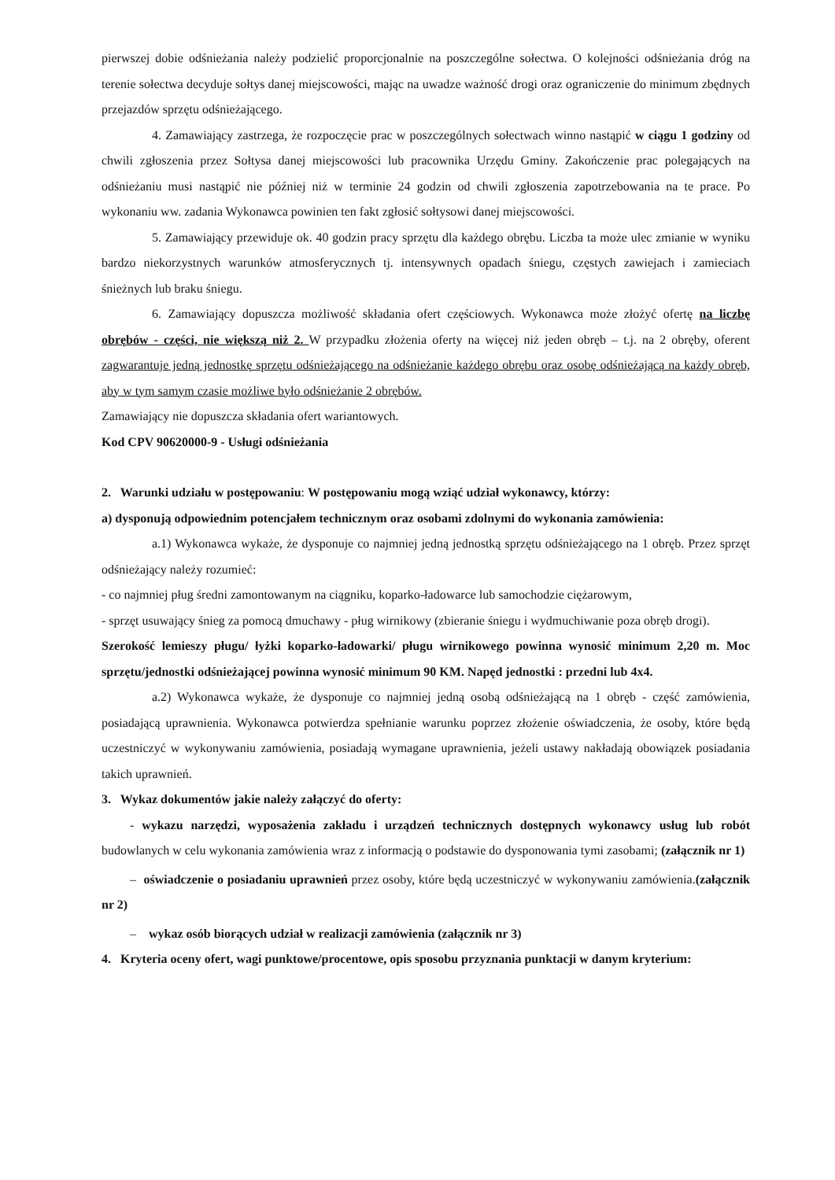pierwszej dobie odśnieżania należy podzielić proporcjonalnie na poszczególne sołectwa. O kolejności odśnieżania dróg na terenie sołectwa decyduje sołtys danej miejscowości, mając na uwadze ważność drogi oraz ograniczenie do minimum zbędnych przejazdów sprzętu odśnieżającego.
4. Zamawiający zastrzega, że rozpoczęcie prac w poszczególnych sołectwach winno nastąpić w ciągu 1 godziny od chwili zgłoszenia przez Sołtysa danej miejscowości lub pracownika Urzędu Gminy. Zakończenie prac polegających na odśnieżaniu musi nastąpić nie później niż w terminie 24 godzin od chwili zgłoszenia zapotrzebowania na te prace. Po wykonaniu ww. zadania Wykonawca powinien ten fakt zgłosić sołtysowi danej miejscowości.
5. Zamawiający przewiduje ok. 40 godzin pracy sprzętu dla każdego obrębu. Liczba ta może ulec zmianie w wyniku bardzo niekorzystnych warunków atmosferycznych tj. intensywnych opadach śniegu, częstych zawiejach i zamieciach śnieżnych lub braku śniegu.
6. Zamawiający dopuszcza możliwość składania ofert częściowych. Wykonawca może złożyć ofertę na liczbę obrębów - części, nie większą niż 2. W przypadku złożenia oferty na więcej niż jeden obręb – t.j. na 2 obręby, oferent zagwarantuje jedną jednostkę sprzętu odśnieżającego na odśnieżanie każdego obrębu oraz osobę odśnieżającą na każdy obręb, aby w tym samym czasie możliwe było odśnieżanie 2 obrębów.
Zamawiający nie dopuszcza składania ofert wariantowych.
Kod CPV 90620000-9 - Usługi odśnieżania
2. Warunki udziału w postępowaniu: W postępowaniu mogą wziąć udział wykonawcy, którzy:
a) dysponują odpowiednim potencjałem technicznym oraz osobami zdolnymi do wykonania zamówienia:
a.1) Wykonawca wykaże, że dysponuje co najmniej jedną jednostką sprzętu odśnieżającego na 1 obręb. Przez sprzęt odśnieżający należy rozumieć:
- co najmniej pług średni zamontowanym na ciągniku, koparko-ładowarce lub samochodzie ciężarowym,
- sprzęt usuwający śnieg za pomocą dmuchawy - pług wirnikowy (zbieranie śniegu i wydmuchiwanie poza obręb drogi).
Szerokość lemieszy pługu/ łyżki koparko-ładowarki/ pługu wirnikowego powinna wynosić minimum 2,20 m. Moc sprzętu/jednostki odśnieżającej powinna wynosić minimum 90 KM. Napęd jednostki : przedni lub 4x4.
a.2) Wykonawca wykaże, że dysponuje co najmniej jedną osobą odśnieżającą na 1 obręb - część zamówienia, posiadającą uprawnienia. Wykonawca potwierdza spełnianie warunku poprzez złożenie oświadczenia, że osoby, które będą uczestniczyć w wykonywaniu zamówienia, posiadają wymagane uprawnienia, jeżeli ustawy nakładają obowiązek posiadania takich uprawnień.
3. Wykaz dokumentów jakie należy załączyć do oferty:
- wykazu narzędzi, wyposażenia zakładu i urządzeń technicznych dostępnych wykonawcy usług lub robót budowlanych w celu wykonania zamówienia wraz z informacją o podstawie do dysponowania tymi zasobami; (załącznik nr 1)
– oświadczenie o posiadaniu uprawnień przez osoby, które będą uczestniczyć w wykonywaniu zamówienia.(załącznik nr 2)
– wykaz osób biorących udział w realizacji zamówienia (załącznik nr 3)
4. Kryteria oceny ofert, wagi punktowe/procentowe, opis sposobu przyznania punktacji w danym kryterium: